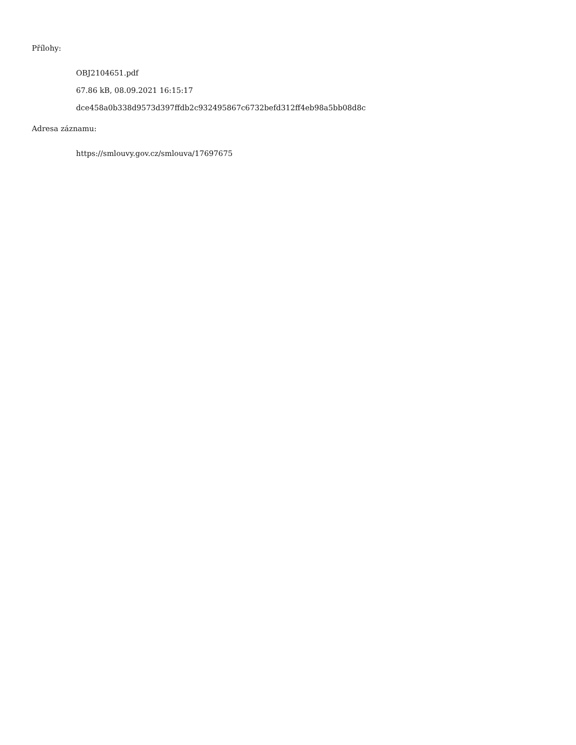Přílohy:
OBJ2104651.pdf
67.86 kB, 08.09.2021 16:15:17
dce458a0b338d9573d397ffdb2c932495867c6732befd312ff4eb98a5bb08d8c
Adresa záznamu:
https://smlouvy.gov.cz/smlouva/17697675